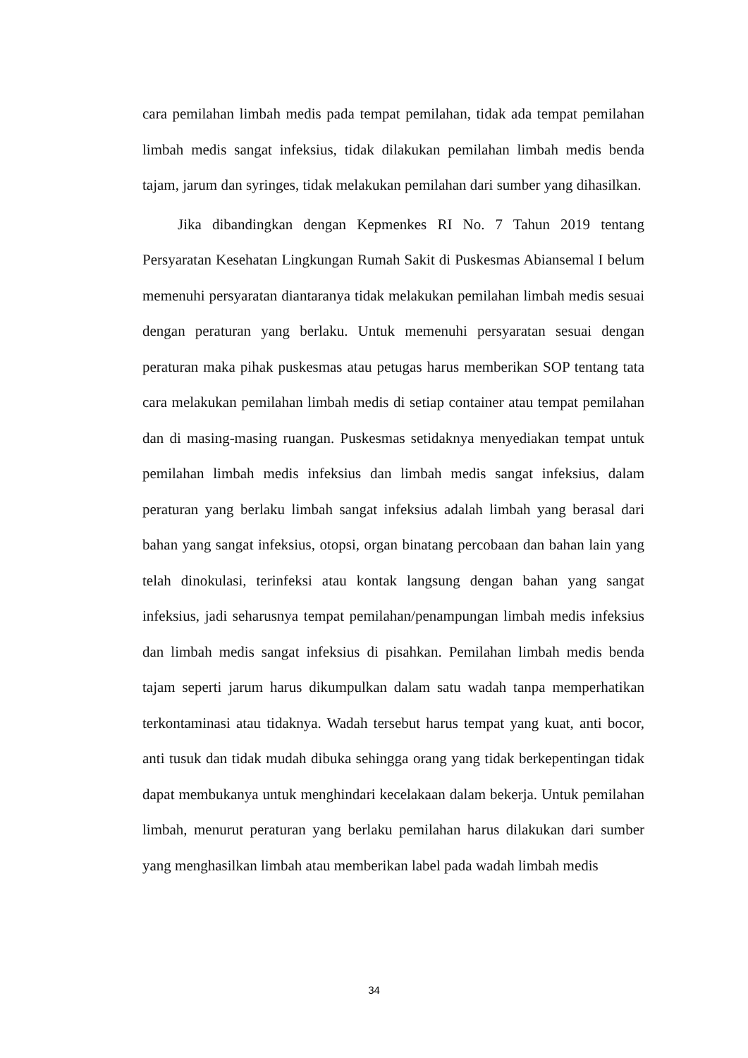cara pemilahan limbah medis pada tempat pemilahan, tidak ada tempat pemilahan limbah medis sangat infeksius, tidak dilakukan pemilahan limbah medis benda tajam, jarum dan syringes, tidak melakukan pemilahan dari sumber yang dihasilkan.
Jika dibandingkan dengan Kepmenkes RI No. 7 Tahun 2019 tentang Persyaratan Kesehatan Lingkungan Rumah Sakit di Puskesmas Abiansemal I belum memenuhi persyaratan diantaranya tidak melakukan pemilahan limbah medis sesuai dengan peraturan yang berlaku. Untuk memenuhi persyaratan sesuai dengan peraturan maka pihak puskesmas atau petugas harus memberikan SOP tentang tata cara melakukan pemilahan limbah medis di setiap container atau tempat pemilahan dan di masing-masing ruangan. Puskesmas setidaknya menyediakan tempat untuk pemilahan limbah medis infeksius dan limbah medis sangat infeksius, dalam peraturan yang berlaku limbah sangat infeksius adalah limbah yang berasal dari bahan yang sangat infeksius, otopsi, organ binatang percobaan dan bahan lain yang telah dinokulasi, terinfeksi atau kontak langsung dengan bahan yang sangat infeksius, jadi seharusnya tempat pemilahan/penampungan limbah medis infeksius dan limbah medis sangat infeksius di pisahkan. Pemilahan limbah medis benda tajam seperti jarum harus dikumpulkan dalam satu wadah tanpa memperhatikan terkontaminasi atau tidaknya. Wadah tersebut harus tempat yang kuat, anti bocor, anti tusuk dan tidak mudah dibuka sehingga orang yang tidak berkepentingan tidak dapat membukanya untuk menghindari kecelakaan dalam bekerja. Untuk pemilahan limbah, menurut peraturan yang berlaku pemilahan harus dilakukan dari sumber yang menghasilkan limbah atau memberikan label pada wadah limbah medis
34